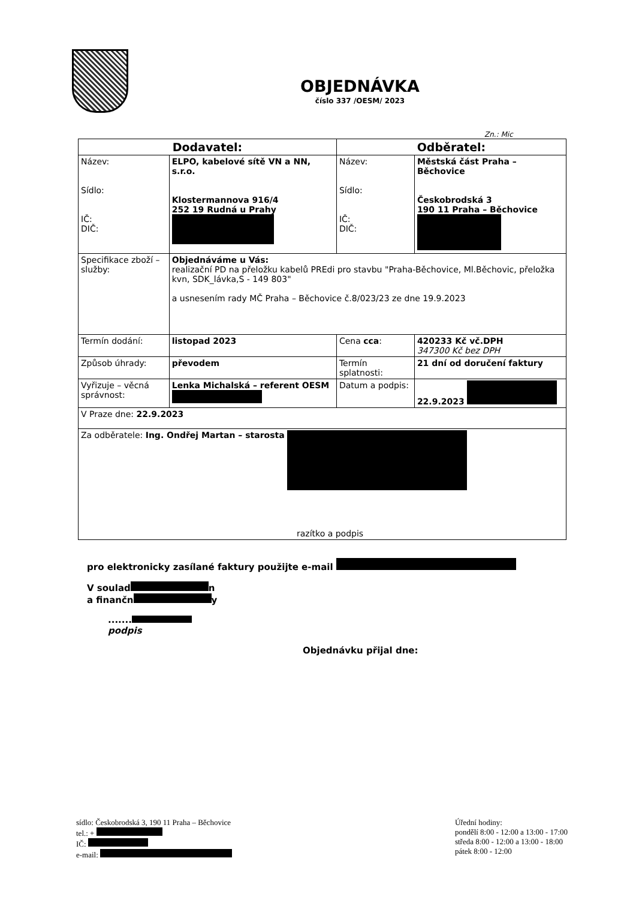OBJEDNÁVKA
číslo 337 /OESM/ 2023
Zn.: Mic
| Dodavatel: | | Odběratel: | |
| Název: Sídlo: IČ: DIČ: | ELPO, kabelové sítě VN a NN, s.r.o. Klostermannova 916/4 252 19 Rudná u Prahy | Název: Sídlo: IČ: DIČ: | Městská část Praha – Běchovice Českobrodská 3 190 11 Praha – Běchovice |
| Specifikace zboží – služby: | Objednáváme u Vás: realizační PD na přeložku kabelů PREdi pro stavbu "Praha-Běchovice, Ml.Běchovic, přeložka kvn, SDK_lávka,S - 149 803" a usnesením rady MČ Praha – Běchovice č.8/023/23 ze dne 19.9.2023 | | |
| Termín dodání: | listopad 2023 | Cena cca : | 420233 Kč vč.DPH 347300 Kč bez DPH |
| Způsob úhrady: | převodem | Termín splatnosti: | 21 dní od doručení faktury |
| Vyřizuje – věcná správnost: | Lenka Michalská – referent OESM | Datum a podpis: | 22.9.2023 |
| V Praze dne: 22.9.2023 | | | |
| Za odběratele: Ing. Ondřej Martan – starosta razítko a podpis | | | |
pro elektronicky zasílané faktury použijte e-mail
V soulad n
a finančn y
.......
podpis
Objednávku přijal dne:
sídlo: Českobrodská 3, 190 11 Praha – Běchovice
tel.: +
IČ:
e-mail:
Úřední hodiny:
pondělí 8:00 - 12:00 a 13:00 - 17:00
středa 8:00 - 12:00 a 13:00 - 18:00
pátek 8:00 - 12:00